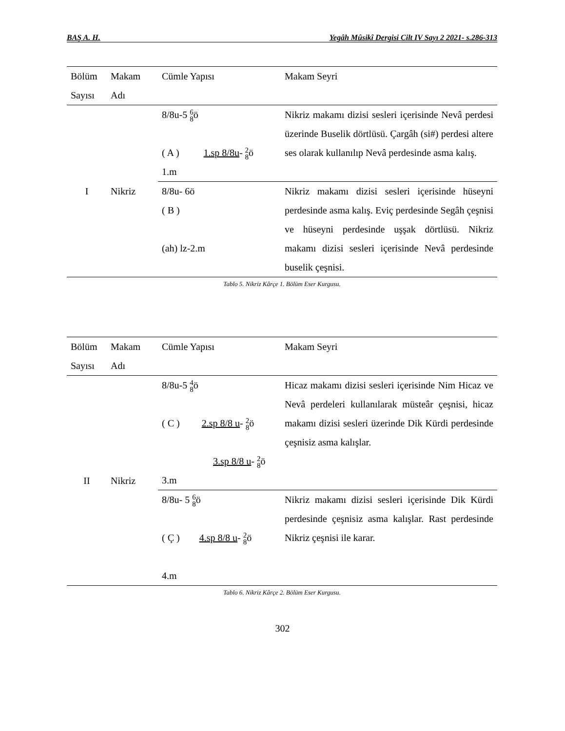BAŞ A. H. Yegâh Mûsikî Dergisi Cilt IV Sayı 2 2021- s.286-313
| Bölüm Sayısı | Makam Adı | Cümle Yapısı | Makam Seyri |
| --- | --- | --- | --- |
| I | Nikriz | 8/8u-5 6 8 ö ( A ) 1.sp 8/8u - 2 8 ö 1.m | Nikriz makamı dizisi sesleri içerisinde Nevâ perdesi üzerinde Buselik dörtlüsü. Çargâh (si#) perdesi altere ses olarak kullanılıp Nevâ perdesinde asma kalış. |
| | | 8/8u- 6ö ( B ) (ah) lz-2.m | Nikriz makamı dizisi sesleri içerisinde hüseyni perdesinde asma kalış. Eviç perdesinde Segâh çeşnisi ve hüseyni perdesinde uşşak dörtlüsü. Nikriz makamı dizisi sesleri içerisinde Nevâ perdesinde buselik çeşnisi. |
Tablo 5. Nikriz Kârçe 1. Bölüm Eser Kurgusu.
| Bölüm Sayısı | Makam Adı | Cümle Yapısı | Makam Seyri |
| --- | --- | --- | --- |
| II | Nikriz | 8/8u-5 4 8 ö ( C ) 2.sp 8/8 u - 2 8 ö 3.sp 8/8 u - 2 8 ö 3.m | Hicaz makamı dizisi sesleri içerisinde Nim Hicaz ve Nevâ perdeleri kullanılarak müsteâr çeşnisi, hicaz makamı dizisi sesleri üzerinde Dik Kürdi perdesinde çeşnisiz asma kalışlar. |
| | | 8/8u- 5 6 8 ö ( Ç ) 4.sp 8/8 u - 2 8 ö 4.m | Nikriz makamı dizisi sesleri içerisinde Dik Kürdi perdesinde çeşnisiz asma kalışlar. Rast perdesinde Nikriz çeşnisi ile karar. |
Tablo 6. Nikriz Kârçe 2. Bölüm Eser Kurgusu.
302